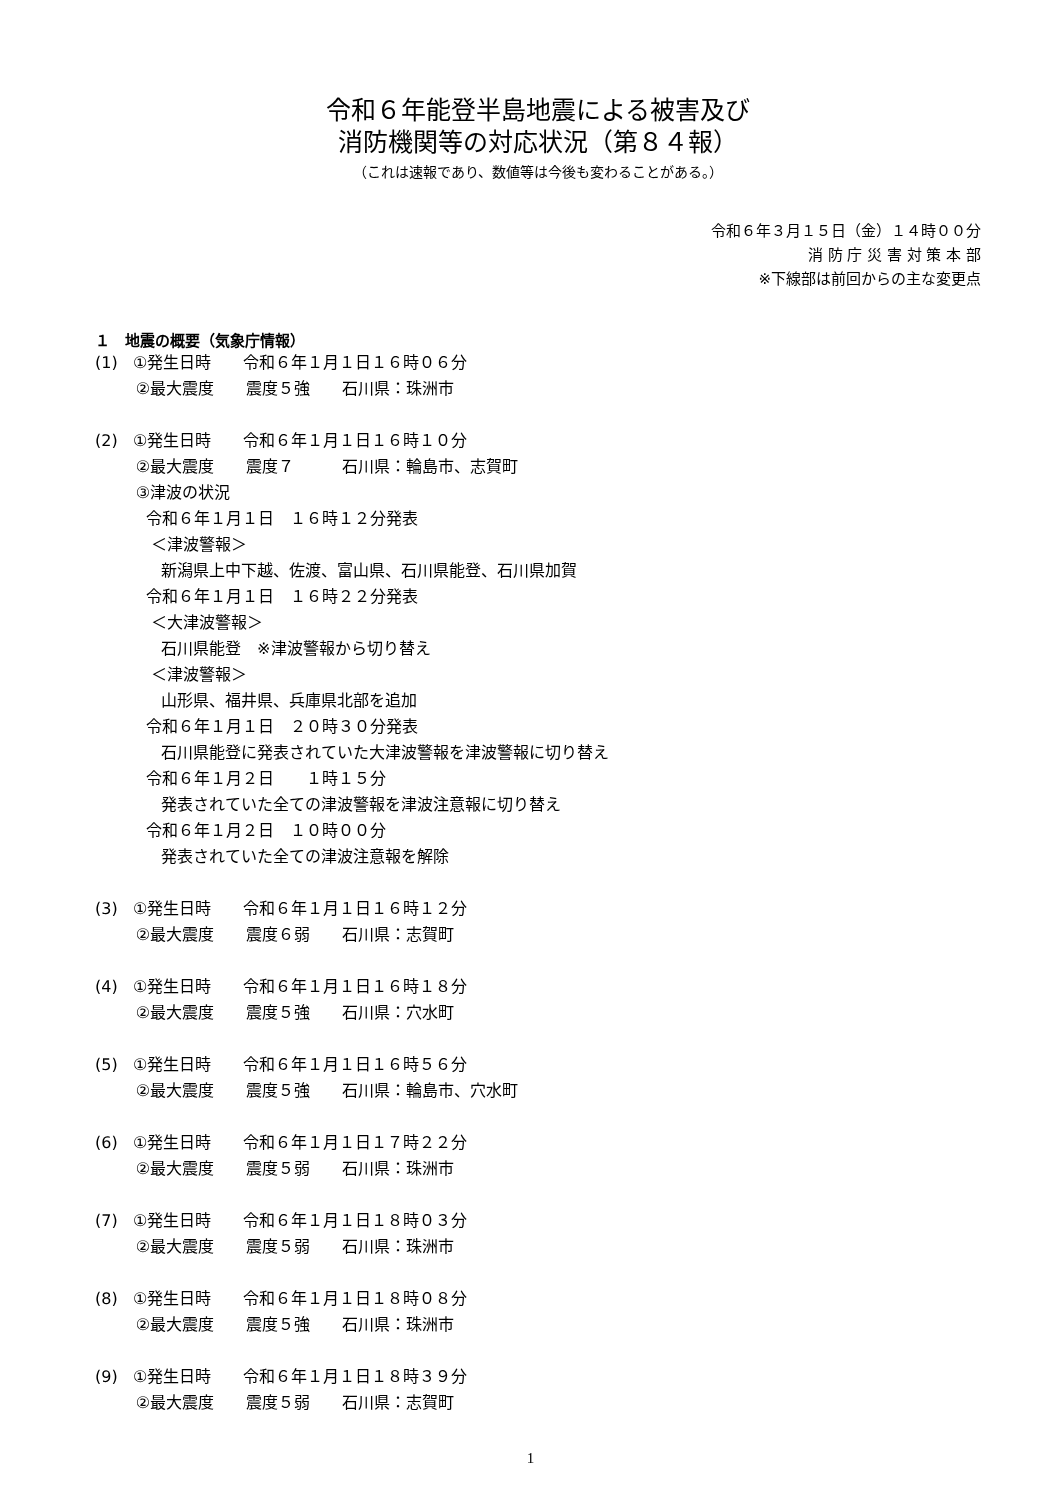令和６年能登半島地震による被害及び
消防機関等の対応状況（第８４報）
（これは速報であり、数値等は今後も変わることがある。）
令和６年３月１５日（金）１４時００分
消 防 庁 災 害 対 策 本 部
※下線部は前回からの主な変更点
１　地震の概要（気象庁情報）
(1) ①発生日時　　令和６年１月１日１６時０６分
②最大震度　　震度５強　　石川県：珠洲市
(2) ①発生日時　　令和６年１月１日１６時１０分
②最大震度　　震度７　　　石川県：輪島市、志賀町
③津波の状況
令和６年１月１日　１６時１２分発表
＜津波警報＞
新潟県上中下越、佐渡、富山県、石川県能登、石川県加賀
令和６年１月１日　１６時２２分発表
＜大津波警報＞
石川県能登　※津波警報から切り替え
＜津波警報＞
山形県、福井県、兵庫県北部を追加
令和６年１月１日　２０時３０分発表
石川県能登に発表されていた大津波警報を津波警報に切り替え
令和６年１月２日　　１時１５分
発表されていた全ての津波警報を津波注意報に切り替え
令和６年１月２日　１０時００分
発表されていた全ての津波注意報を解除
(3) ①発生日時　　令和６年１月１日１６時１２分
②最大震度　　震度６弱　　石川県：志賀町
(4) ①発生日時　　令和６年１月１日１６時１８分
②最大震度　　震度５強　　石川県：穴水町
(5) ①発生日時　　令和６年１月１日１６時５６分
②最大震度　　震度５強　　石川県：輪島市、穴水町
(6) ①発生日時　　令和６年１月１日１７時２２分
②最大震度　　震度５弱　　石川県：珠洲市
(7) ①発生日時　　令和６年１月１日１８時０３分
②最大震度　　震度５弱　　石川県：珠洲市
(8) ①発生日時　　令和６年１月１日１８時０８分
②最大震度　　震度５強　　石川県：珠洲市
(9) ①発生日時　　令和６年１月１日１８時３９分
②最大震度　　震度５弱　　石川県：志賀町
1